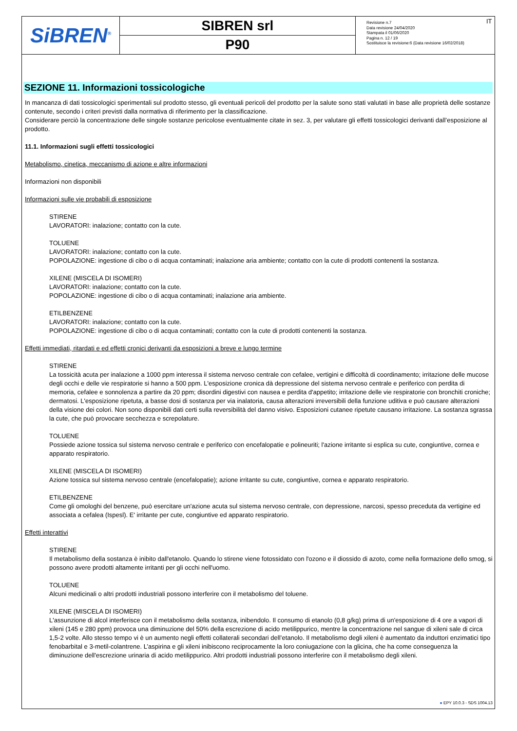| SiBREN<sup>®</sup> | SIBREN srl | Revisione n.7 Data revisione 24/04/2020 Stampata il 01/06/2020 Pagina n. 12 / 19 Sostituisce la revisione:6 (Data revisione 16/02/2018) |
| | P90 | |
IT
SEZIONE 11. Informazioni tossicologiche
In mancanza di dati tossicologici sperimentali sul prodotto stesso, gli eventuali pericoli del prodotto per la salute sono stati valutati in base alle proprietà delle sostanze contenute, secondo i criteri previsti dalla normativa di riferimento per la classificazione.
Considerare perciò la concentrazione delle singole sostanze pericolose eventualmente citate in sez. 3, per valutare gli effetti tossicologici derivanti dall’esposizione al prodotto.
11.1. Informazioni sugli effetti tossicologici
Metabolismo, cinetica, meccanismo di azione e altre informazioni
Informazioni non disponibili
Informazioni sulle vie probabili di esposizione
STIRENE
LAVORATORI: inalazione; contatto con la cute.
TOLUENE
LAVORATORI: inalazione; contatto con la cute.
POPOLAZIONE: ingestione di cibo o di acqua contaminati; inalazione aria ambiente; contatto con la cute di prodotti contenenti la sostanza.
XILENE (MISCELA DI ISOMERI)
LAVORATORI: inalazione; contatto con la cute.
POPOLAZIONE: ingestione di cibo o di acqua contaminati; inalazione aria ambiente.
ETILBENZENE
LAVORATORI: inalazione; contatto con la cute.
POPOLAZIONE: ingestione di cibo o di acqua contaminati; contatto con la cute di prodotti contenenti la sostanza.
Effetti immediati, ritardati e ed effetti cronici derivanti da esposizioni a breve e lungo termine
STIRENE
La tossicità acuta per inalazione a 1000 ppm interessa il sistema nervoso centrale con cefalee, vertigini e difficoltà di coordinamento; irritazione delle mucose degli occhi e delle vie respiratorie si hanno a 500 ppm. L'esposizione cronica dà depressione del sistema nervoso centrale e periferico con perdita di memoria, cefalee e sonnolenza a partire da 20 ppm; disordini digestivi con nausea e perdita d'appetito; irritazione delle vie respiratorie con bronchiti croniche; dermatosi. L'esposizione ripetuta, a basse dosi di sostanza per via inalatoria, causa alterazioni irreversibili della funzione uditiva e può causare alterazioni della visione dei colori. Non sono disponibili dati certi sulla reversibilità del danno visivo. Esposizioni cutanee ripetute causano irritazione. La sostanza sgrassa la cute, che può provocare secchezza e screpolature.
TOLUENE
Possiede azione tossica sul sistema nervoso centrale e periferico con encefalopatie e polineuriti; l'azione irritante si esplica su cute, congiuntive, cornea e apparato respiratorio.
XILENE (MISCELA DI ISOMERI)
Azione tossica sul sistema nervoso centrale (encefalopatie); azione irritante su cute, congiuntive, cornea e apparato respiratorio.
ETILBENZENE
Come gli omologhi del benzene, può esercitare un'azione acuta sul sistema nervoso centrale, con depressione, narcosi, spesso preceduta da vertigine ed associata a cefalea (Ispesl). E' irritante per cute, congiuntive ed apparato respiratorio.
Effetti interattivi
STIRENE
Il metabolismo della sostanza è inibito dall'etanolo. Quando lo stirene viene fotossidato con l'ozono e il diossido di azoto, come nella formazione dello smog, si possono avere prodotti altamente irritanti per gli occhi nell'uomo.
TOLUENE
Alcuni medicinali o altri prodotti industriali possono interferire con il metabolismo del toluene.
XILENE (MISCELA DI ISOMERI)
L'assunzione di alcol interferisce con il metabolismo della sostanza, inibendolo. Il consumo di etanolo (0,8 g/kg) prima di un'esposizione di 4 ore a vapori di xileni (145 e 280 ppm) provoca una diminuzione del 50% della escrezione di acido metilippurico, mentre la concentrazione nel sangue di xileni sale di circa 1,5-2 volte. Allo stesso tempo vi è un aumento negli effetti collaterali secondari dell’etanolo. Il metabolismo degli xileni è aumentato da induttori enzimatici tipo fenobarbital e 3-metil-colantrene. L’aspirina e gli xileni inibiscono reciprocamente la loro coniugazione con la glicina, che ha come conseguenza la diminuzione dell'escrezione urinaria di acido metilippurico. Altri prodotti industriali possono interferire con il metabolismo degli xileni.
● EPY 10.0.3 - SDS 1004.13